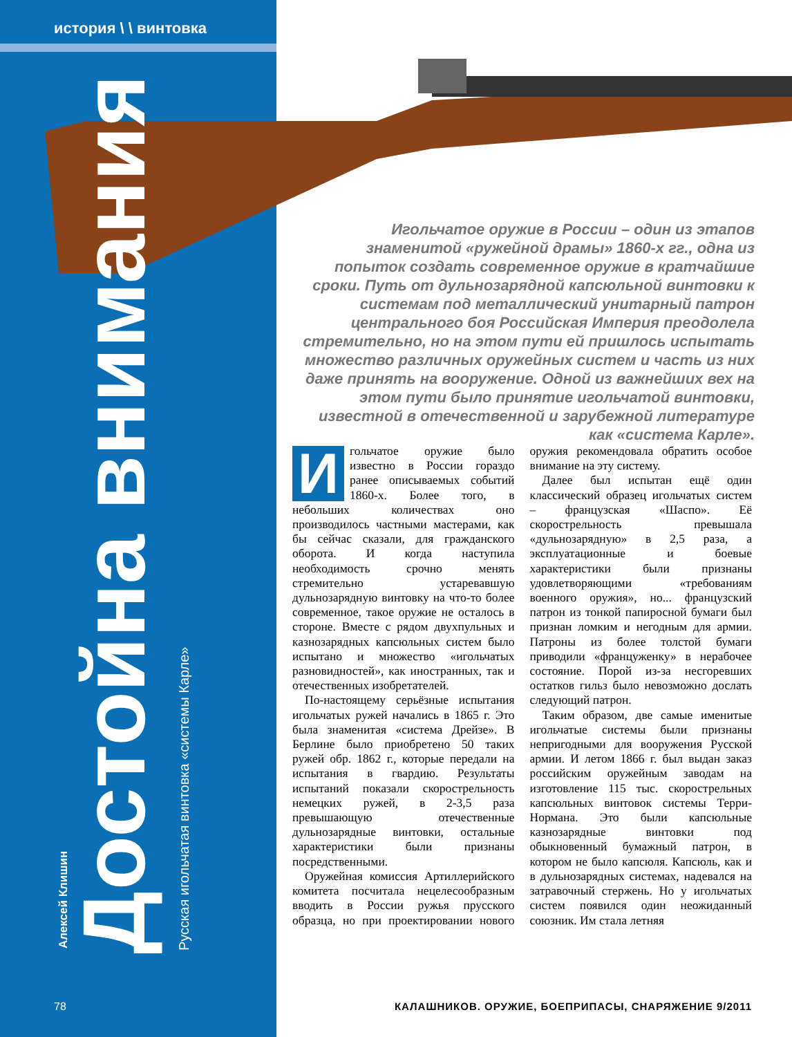история \ \ винтовка
Алексей Клишин Достойна внимания Русская игольчатая винтовка «системы Карле»
Игольчатое оружие в России – один из этапов знаменитой «ружейной драмы» 1860-х гг., одна из попыток создать современное оружие в кратчайшие сроки. Путь от дульнозарядной капсюльной винтовки к системам под металлический унитарный патрон центрального боя Российская Империя преодолела стремительно, но на этом пути ей пришлось испытать множество различных оружейных систем и часть из них даже принять на вооружение. Одной из важнейших вех на этом пути было принятие игольчатой винтовки, известной в отечественной и зарубежной литературе как «система Карле».
Игольчатое оружие было известно в России гораздо ранее описываемых событий 1860-х. Более того, в небольших количествах оно производилось частными мастерами, как бы сейчас сказали, для гражданского оборота. И когда наступила необходимость срочно менять стремительно устаревавшую дульнозарядную винтовку на что-то более современное, такое оружие не осталось в стороне. Вместе с рядом двухпульных и казнозарядных капсюльных систем было испытано и множество «игольчатых разновидностей», как иностранных, так и отечественных изобретателей.
По-настоящему серьёзные испытания игольчатых ружей начались в 1865 г. Это была знаменитая «система Дрейзе». В Берлине было приобретено 50 таких ружей обр. 1862 г., которые передали на испытания в гвардию. Результаты испытаний показали скорострельность немецких ружей, в 2-3,5 раза превышающую отечественные дульнозарядные винтовки, остальные характеристики были признаны посредственными.
Оружейная комиссия Артиллерийского комитета посчитала нецелесообразным вводить в России ружья прусского образца, но при проектировании нового оружия рекомендовала обратить особое внимание на эту систему.
Далее был испытан ещё один классический образец игольчатых систем – французская «Шаспо». Её скорострельность превышала «дульнозарядную» в 2,5 раза, а эксплуатационные и боевые характеристики были признаны удовлетворяющими «требованиям военного оружия», но... французский патрон из тонкой папиросной бумаги был признан ломким и негодным для армии. Патроны из более толстой бумаги приводили «француженку» в нерабочее состояние. Порой из-за несгоревших остатков гильз было невозможно дослать следующий патрон.
Таким образом, две самые именитые игольчатые системы были признаны непригодными для вооружения Русской армии. И летом 1866 г. был выдан заказ российским оружейным заводам на изготовление 115 тыс. скорострельных капсюльных винтовок системы Терри-Нормана. Это были капсюльные казнозарядные винтовки под обыкновенный бумажный патрон, в котором не было капсюля. Капсюль, как и в дульнозарядных системах, надевался на затравочный стержень. Но у игольчатых систем появился один неожиданный союзник. Им стала летняя
78
КАЛАШНИКОВ. ОРУЖИЕ, БОЕПРИПАСЫ, СНАРЯЖЕНИЕ 9/2011